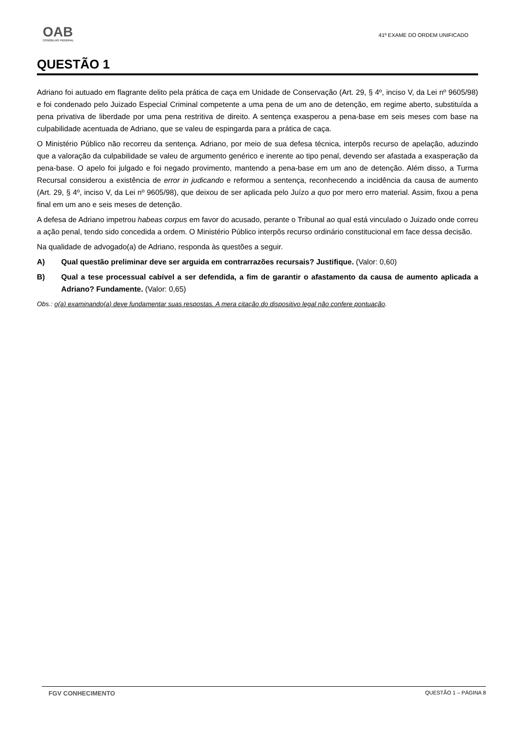OAB
CONSELHO FEDERAL
41º EXAME DO ORDEM UNIFICADO
QUESTÃO 1
Adriano foi autuado em flagrante delito pela prática de caça em Unidade de Conservação (Art. 29, § 4º, inciso V, da Lei nº 9605/98) e foi condenado pelo Juizado Especial Criminal competente a uma pena de um ano de detenção, em regime aberto, substituída a pena privativa de liberdade por uma pena restritiva de direito. A sentença exasperou a pena-base em seis meses com base na culpabilidade acentuada de Adriano, que se valeu de espingarda para a prática de caça.
O Ministério Público não recorreu da sentença. Adriano, por meio de sua defesa técnica, interpôs recurso de apelação, aduzindo que a valoração da culpabilidade se valeu de argumento genérico e inerente ao tipo penal, devendo ser afastada a exasperação da pena-base. O apelo foi julgado e foi negado provimento, mantendo a pena-base em um ano de detenção. Além disso, a Turma Recursal considerou a existência de error in judicando e reformou a sentença, reconhecendo a incidência da causa de aumento (Art. 29, § 4º, inciso V, da Lei nº 9605/98), que deixou de ser aplicada pelo Juízo a quo por mero erro material. Assim, fixou a pena final em um ano e seis meses de detenção.
A defesa de Adriano impetrou habeas corpus em favor do acusado, perante o Tribunal ao qual está vinculado o Juizado onde correu a ação penal, tendo sido concedida a ordem. O Ministério Público interpôs recurso ordinário constitucional em face dessa decisão.
Na qualidade de advogado(a) de Adriano, responda às questões a seguir.
A) Qual questão preliminar deve ser arguida em contrarrazões recursais? Justifique. (Valor: 0,60)
B) Qual a tese processual cabível a ser defendida, a fim de garantir o afastamento da causa de aumento aplicada a Adriano? Fundamente. (Valor: 0,65)
Obs.: o(a) examinando(a) deve fundamentar suas respostas. A mera citação do dispositivo legal não confere pontuação.
FGV CONHECIMENTO QUESTÃO 1 – PÁGINA 8